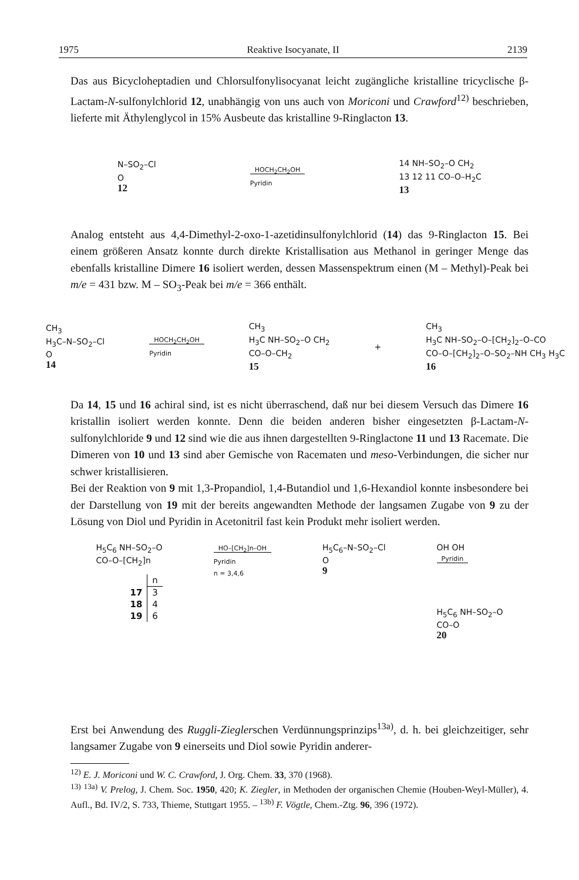1975 Reaktive Isocyanate, II 2139
Das aus Bicycloheptadien und Chlorsulfonylisocyanat leicht zugängliche kristalline tricyclische β-Lactam-N-sulfonylchlorid 12, unabhängig von uns auch von Moriconi und Crawford<sup>12)</sup> beschrieben, lieferte mit Äthylenglycol in 15% Ausbeute das kristalline 9-Ringlacton 13.
N–SO<sub>2</sub>–Cl
O
12
HOCH<sub>2</sub>CH<sub>2</sub>OH
Pyridin
14 NH–SO<sub>2</sub>–O CH<sub>2</sub>
13 12 11 CO–O–H<sub>2</sub>C
13
Analog entsteht aus 4,4-Dimethyl-2-oxo-1-azetidinsulfonylchlorid (14) das 9-Ringlacton 15. Bei einem größeren Ansatz konnte durch direkte Kristallisation aus Methanol in geringer Menge das ebenfalls kristalline Dimere 16 isoliert werden, dessen Massenspektrum einen (M – Methyl)-Peak bei m/e = 431 bzw. M – SO<sub>3</sub>-Peak bei m/e = 366 enthält.
CH<sub>3</sub>
H<sub>3</sub>C–N–SO<sub>2</sub>–Cl
O
14
HOCH<sub>2</sub>CH<sub>2</sub>OH
Pyridin
CH<sub>3</sub>
H<sub>3</sub>C NH–SO<sub>2</sub>–O CH<sub>2</sub>
CO–O–CH<sub>2</sub>
15
+
CH<sub>3</sub>
H<sub>3</sub>C NH–SO<sub>2</sub>–O–[CH<sub>2</sub>]<sub>2</sub>–O–CO
CO–O–[CH<sub>2</sub>]<sub>2</sub>–O–SO<sub>2</sub>–NH CH<sub>3</sub> H<sub>3</sub>C
16
Da 14, 15 und 16 achiral sind, ist es nicht überraschend, daß nur bei diesem Versuch das Dimere 16 kristallin isoliert werden konnte. Denn die beiden anderen bisher eingesetzten β-Lactam-N-sulfonylchloride 9 und 12 sind wie die aus ihnen dargestellten 9-Ringlactone 11 und 13 Racemate. Die Dimeren von 10 und 13 sind aber Gemische von Racematen und meso-Verbindungen, die sicher nur schwer kristallisieren.
Bei der Reaktion von 9 mit 1,3-Propandiol, 1,4-Butandiol und 1,6-Hexandiol konnte insbesondere bei der Darstellung von 19 mit der bereits angewandten Methode der langsamen Zugabe von 9 zu der Lösung von Diol und Pyridin in Acetonitril fast kein Produkt mehr isoliert werden.
H<sub>5</sub>C<sub>6</sub> NH–SO<sub>2</sub>–O
CO–O–[CH<sub>2</sub>]n
| | n |
| 17 | 3 |
| 18 | 4 |
| 19 | 6 |
HO–[CH<sub>2</sub>]n–OH
Pyridin
n = 3,4,6
H<sub>5</sub>C<sub>6</sub>–N–SO<sub>2</sub>–Cl
O
9
OH OH
Pyridin
H<sub>5</sub>C<sub>6</sub> NH–SO<sub>2</sub>–O
CO–O
20
Erst bei Anwendung des Ruggli-Zieglerschen Verdünnungsprinzips<sup>13a)</sup>, d. h. bei gleichzeitiger, sehr langsamer Zugabe von 9 einerseits und Diol sowie Pyridin anderer-
<sup>12)</sup> E. J. Moriconi und W. C. Crawford, J. Org. Chem. 33, 370 (1968).
<sup>13)</sup> <sup>13a)</sup> V. Prelog, J. Chem. Soc. 1950, 420; K. Ziegler, in Methoden der organischen Chemie (Houben-Weyl-Müller), 4. Aufl., Bd. IV/2, S. 733, Thieme, Stuttgart 1955. – <sup>13b)</sup> F. Vögtle, Chem.-Ztg. 96, 396 (1972).